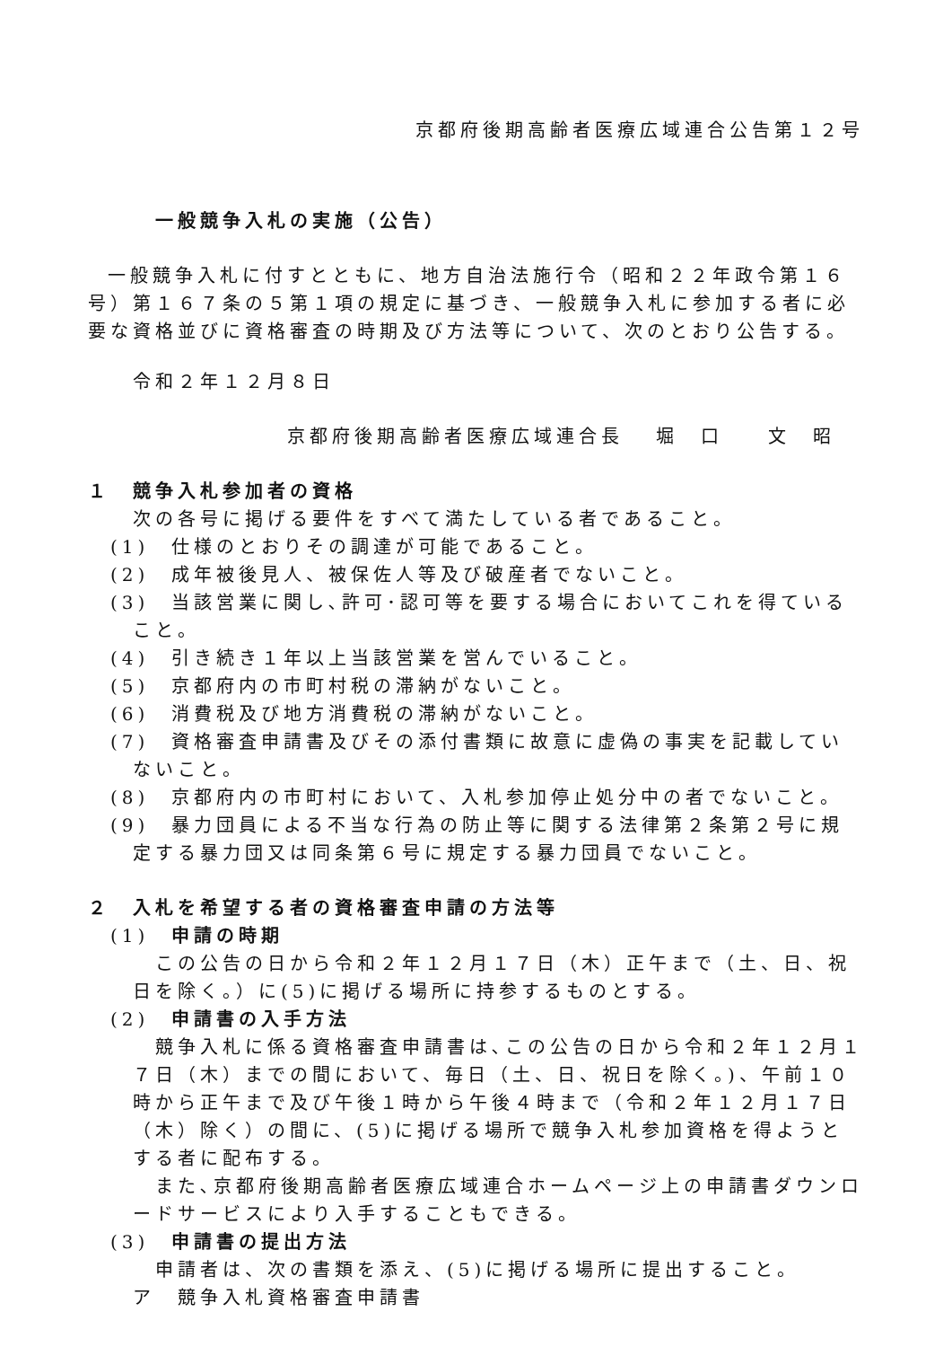京都府後期高齢者医療広域連合公告第１２号
一般競争入札の実施（公告）
一般競争入札に付すとともに、地方自治法施行令（昭和２２年政令第１６号）第１６７条の５第１項の規定に基づき、一般競争入札に参加する者に必要な資格並びに資格審査の時期及び方法等について、次のとおり公告する。
令和２年１２月８日
京都府後期高齢者医療広域連合長　 堀　口　　文　昭
１　競争入札参加者の資格
次の各号に掲げる要件をすべて満たしている者であること。
(1)　仕様のとおりその調達が可能であること。
(2)　成年被後見人、被保佐人等及び破産者でないこと。
(3)　当該営業に関し､許可･認可等を要する場合においてこれを得ていること。
(4)　引き続き１年以上当該営業を営んでいること。
(5)　京都府内の市町村税の滞納がないこと。
(6)　消費税及び地方消費税の滞納がないこと。
(7)　資格審査申請書及びその添付書類に故意に虚偽の事実を記載していないこと。
(8)　京都府内の市町村において、入札参加停止処分中の者でないこと。
(9)　暴力団員による不当な行為の防止等に関する法律第２条第２号に規定する暴力団又は同条第６号に規定する暴力団員でないこと。
２　入札を希望する者の資格審査申請の方法等
(1)　申請の時期
この公告の日から令和２年１２月１７日（木）正午まで（土、日、祝日を除く。）に(5)に掲げる場所に持参するものとする。
(2)　申請書の入手方法
競争入札に係る資格審査申請書は､この公告の日から令和２年１２月１７日（木）までの間において、毎日（土、日、祝日を除く。)、午前１０時から正午まで及び午後１時から午後４時まで（令和２年１２月１７日（木）除く）の間に、(5)に掲げる場所で競争入札参加資格を得ようとする者に配布する。
また､京都府後期高齢者医療広域連合ホームページ上の申請書ダウンロードサービスにより入手することもできる。
(3)　申請書の提出方法
申請者は、次の書類を添え、(5)に掲げる場所に提出すること。
ア　競争入札資格審査申請書